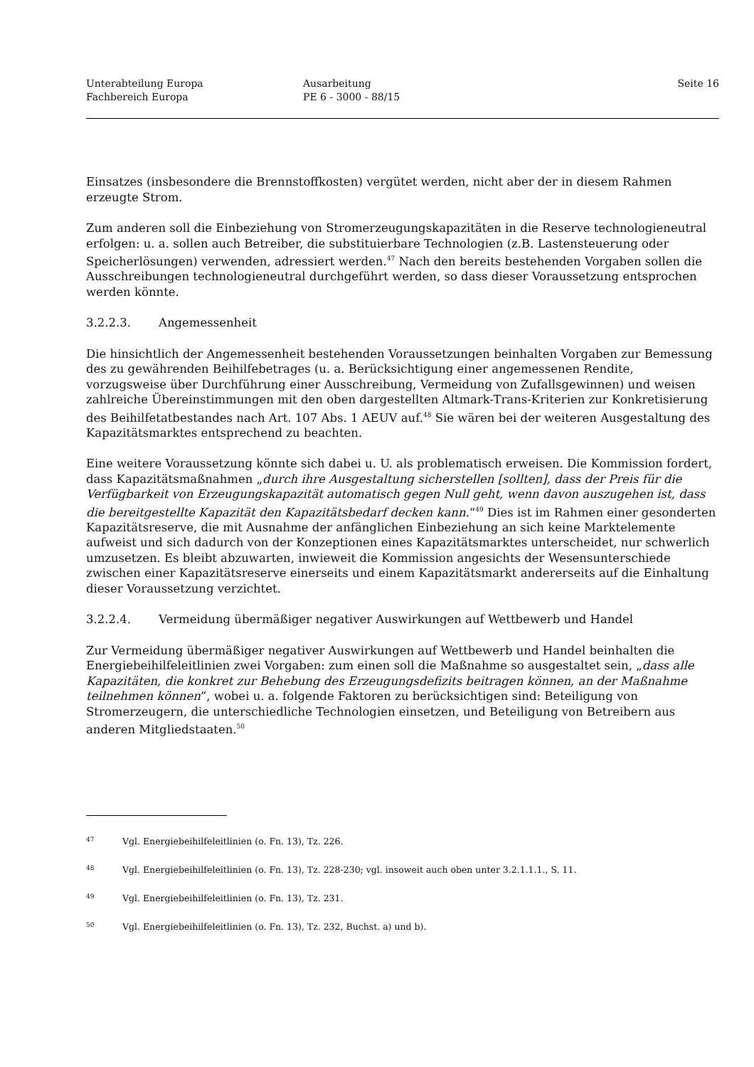Unterabteilung Europa
Fachbereich Europa
Ausarbeitung
PE 6 - 3000 - 88/15
Seite 16
Einsatzes (insbesondere die Brennstoffkosten) vergütet werden, nicht aber der in diesem Rahmen erzeugte Strom.
Zum anderen soll die Einbeziehung von Stromerzeugungskapazitäten in die Reserve technologieneutral erfolgen: u. a. sollen auch Betreiber, die substituierbare Technologien (z.B. Lastensteuerung oder Speicherlösungen) verwenden, adressiert werden.<sup>47</sup> Nach den bereits bestehenden Vorgaben sollen die Ausschreibungen technologieneutral durchgeführt werden, so dass dieser Voraussetzung entsprochen werden könnte.
3.2.2.3. Angemessenheit
Die hinsichtlich der Angemessenheit bestehenden Voraussetzungen beinhalten Vorgaben zur Bemessung des zu gewährenden Beihilfebetrages (u. a. Berücksichtigung einer angemessenen Rendite, vorzugsweise über Durchführung einer Ausschreibung, Vermeidung von Zufallsgewinnen) und weisen zahlreiche Übereinstimmungen mit den oben dargestellten Altmark-Trans-Kriterien zur Konkretisierung des Beihilfetatbestandes nach Art. 107 Abs. 1 AEUV auf.<sup>48</sup> Sie wären bei der weiteren Ausgestaltung des Kapazitätsmarktes entsprechend zu beachten.
Eine weitere Voraussetzung könnte sich dabei u. U. als problematisch erweisen. Die Kommission fordert, dass Kapazitätsmaßnahmen „durch ihre Ausgestaltung sicherstellen [sollten], dass der Preis für die Verfügbarkeit von Erzeugungskapazität automatisch gegen Null geht, wenn davon auszugehen ist, dass die bereitgestellte Kapazität den Kapazitätsbedarf decken kann.“<sup>49</sup> Dies ist im Rahmen einer gesonderten Kapazitätsreserve, die mit Ausnahme der anfänglichen Einbeziehung an sich keine Marktelemente aufweist und sich dadurch von der Konzeptionen eines Kapazitätsmarktes unterscheidet, nur schwerlich umzusetzen. Es bleibt abzuwarten, inwieweit die Kommission angesichts der Wesensunterschiede zwischen einer Kapazitätsreserve einerseits und einem Kapazitätsmarkt andererseits auf die Einhaltung dieser Voraussetzung verzichtet.
3.2.2.4. Vermeidung übermäßiger negativer Auswirkungen auf Wettbewerb und Handel
Zur Vermeidung übermäßiger negativer Auswirkungen auf Wettbewerb und Handel beinhalten die Energiebeihilfeleitlinien zwei Vorgaben: zum einen soll die Maßnahme so ausgestaltet sein, „dass alle Kapazitäten, die konkret zur Behebung des Erzeugungsdefizits beitragen können, an der Maßnahme teilnehmen können“, wobei u. a. folgende Faktoren zu berücksichtigen sind: Beteiligung von Stromerzeugern, die unterschiedliche Technologien einsetzen, und Beteiligung von Betreibern aus anderen Mitgliedstaaten.<sup>50</sup>
47 Vgl. Energiebeihilfeleitlinien (o. Fn. 13), Tz. 226.
48 Vgl. Energiebeihilfeleitlinien (o. Fn. 13), Tz. 228-230; vgl. insoweit auch oben unter 3.2.1.1.1., S. 11.
49 Vgl. Energiebeihilfeleitlinien (o. Fn. 13), Tz. 231.
50 Vgl. Energiebeihilfeleitlinien (o. Fn. 13), Tz. 232, Buchst. a) und b).